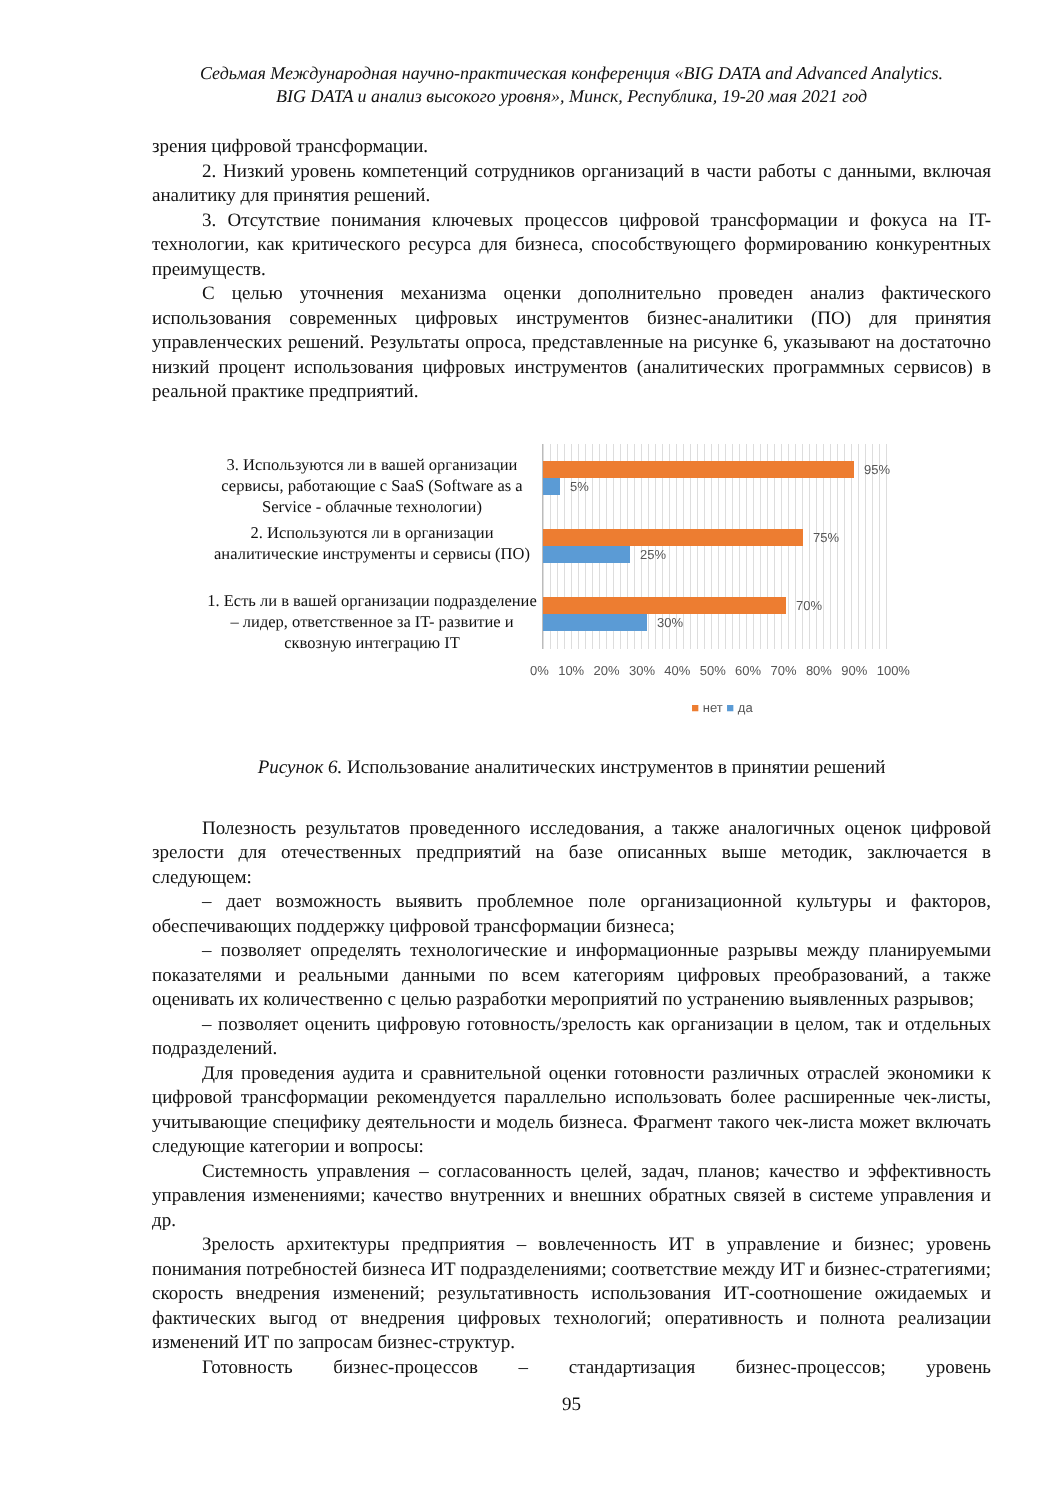Седьмая Международная научно-практическая конференция «BIG DATA and Advanced Analytics.
BIG DATA и анализ высокого уровня», Минск, Республика, 19-20 мая 2021 год
зрения цифровой трансформации.
2. Низкий уровень компетенций сотрудников организаций в части работы с данными, включая аналитику для принятия решений.
3. Отсутствие понимания ключевых процессов цифровой трансформации и фокуса на IT-технологии, как критического ресурса для бизнеса, способствующего формированию конкурентных преимуществ.
С целью уточнения механизма оценки дополнительно проведен анализ фактического использования современных цифровых инструментов бизнес-аналитики (ПО) для принятия управленческих решений. Результаты опроса, представленные на рисунке 6, указывают на достаточно низкий процент использования цифровых инструментов (аналитических программных сервисов) в реальной практике предприятий.
3. Используются ли в вашей организации сервисы, работающие с SaaS (Software as a Service - облачные технологии)
2. Используются ли в организации аналитические инструменты и сервисы (ПО)
1. Есть ли в вашей организации подразделение – лидер, ответственное за IT- развитие и сквозную интеграцию IT
95%
5%
75%
25%
70%
30%
0% 10% 20% 30% 40% 50% 60% 70% 80% 90% 100%
■ нет ■ да
Рисунок 6. Использование аналитических инструментов в принятии решений
Полезность результатов проведенного исследования, а также аналогичных оценок цифровой зрелости для отечественных предприятий на базе описанных выше методик, заключается в следующем:
– дает возможность выявить проблемное поле организационной культуры и факторов, обеспечивающих поддержку цифровой трансформации бизнеса;
– позволяет определять технологические и информационные разрывы между планируемыми показателями и реальными данными по всем категориям цифровых преобразований, а также оценивать их количественно с целью разработки мероприятий по устранению выявленных разрывов;
– позволяет оценить цифровую готовность/зрелость как организации в целом, так и отдельных подразделений.
Для проведения аудита и сравнительной оценки готовности различных отраслей экономики к цифровой трансформации рекомендуется параллельно использовать более расширенные чек-листы, учитывающие специфику деятельности и модель бизнеса. Фрагмент такого чек-листа может включать следующие категории и вопросы:
Системность управления – согласованность целей, задач, планов; качество и эффективность управления изменениями; качество внутренних и внешних обратных связей в системе управления и др.
Зрелость архитектуры предприятия – вовлеченность ИТ в управление и бизнес; уровень понимания потребностей бизнеса ИТ подразделениями; соответствие между ИТ и бизнес-стратегиями; скорость внедрения изменений; результативность использования ИТ-соотношение ожидаемых и фактических выгод от внедрения цифровых технологий; оперативность и полнота реализации изменений ИТ по запросам бизнес-структур.
Готовность бизнес-процессов – стандартизация бизнес-процессов; уровень
95